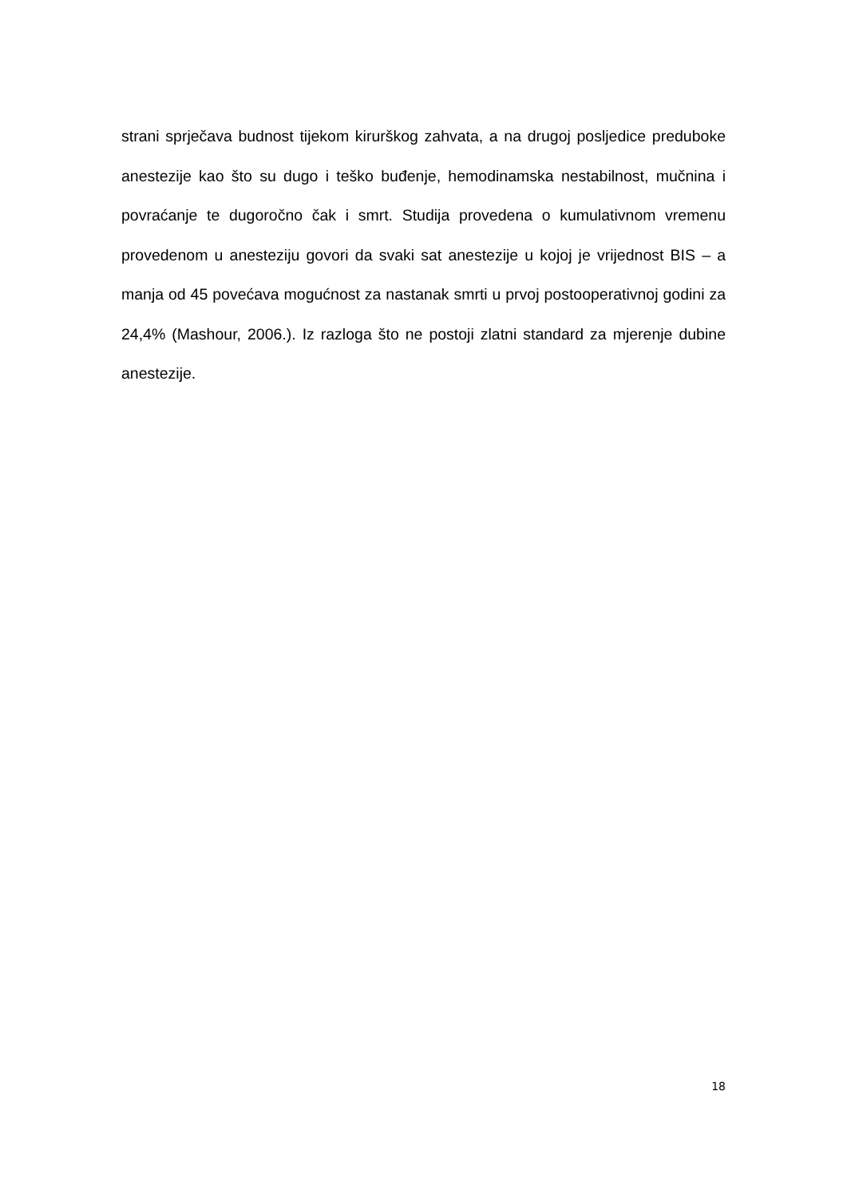strani sprječava budnost tijekom kirurškog zahvata, a na drugoj posljedice preduboke anestezije kao što su dugo i teško buđenje, hemodinamska nestabilnost, mučnina i povraćanje te dugoročno čak i smrt. Studija provedena o kumulativnom vremenu provedenom u anesteziju govori da svaki sat anestezije u kojoj je vrijednost BIS – a manja od 45 povećava mogućnost za nastanak smrti u prvoj postooperativnoj godini za 24,4% (Mashour, 2006.). Iz razloga što ne postoji zlatni standard za mjerenje dubine anestezije.
18